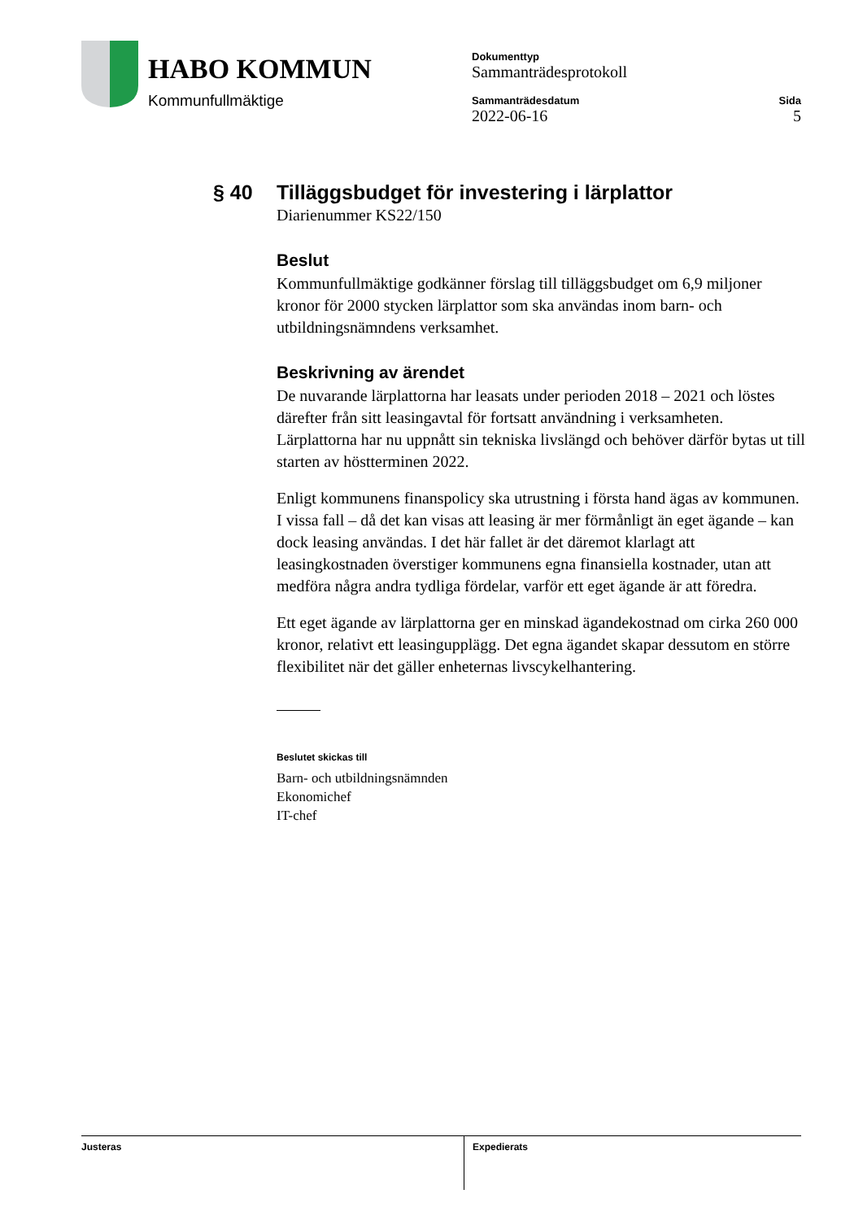HABO KOMMUN
Kommunfullmäktige
Dokumenttyp
Sammanträdesprotokoll
Sammanträdesdatum Sida
2022-06-16 5
§ 40 Tilläggsbudget för investering i lärplattor
Diarienummer KS22/150
Beslut
Kommunfullmäktige godkänner förslag till tilläggsbudget om 6,9 miljoner kronor för 2000 stycken lärplattor som ska användas inom barn- och utbildningsnämndens verksamhet.
Beskrivning av ärendet
De nuvarande lärplattorna har leasats under perioden 2018 – 2021 och löstes därefter från sitt leasingavtal för fortsatt användning i verksamheten. Lärplattorna har nu uppnått sin tekniska livslängd och behöver därför bytas ut till starten av höstterminen 2022.
Enligt kommunens finanspolicy ska utrustning i första hand ägas av kommunen. I vissa fall – då det kan visas att leasing är mer förmånligt än eget ägande – kan dock leasing användas. I det här fallet är det däremot klarlagt att leasingkostnaden överstiger kommunens egna finansiella kostnader, utan att medföra några andra tydliga fördelar, varför ett eget ägande är att föredra.
Ett eget ägande av lärplattorna ger en minskad ägandekostnad om cirka 260 000 kronor, relativt ett leasingupplägg. Det egna ägandet skapar dessutom en större flexibilitet när det gäller enheternas livscykelhantering.
Beslutet skickas till
Barn- och utbildningsnämnden
Ekonomichef
IT-chef
Justeras Expedierats